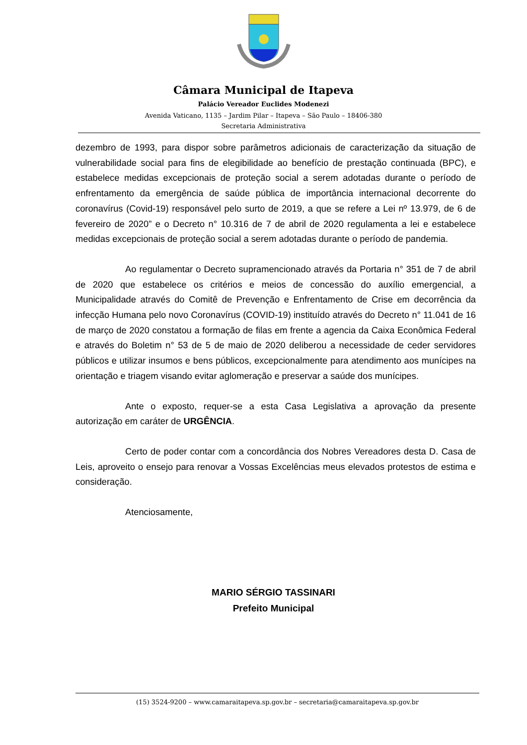Câmara Municipal de Itapeva
Palácio Vereador Euclides Modenezi
Avenida Vaticano, 1135 – Jardim Pilar – Itapeva – São Paulo – 18406-380
Secretaria Administrativa
dezembro de 1993, para dispor sobre parâmetros adicionais de caracterização da situação de vulnerabilidade social para fins de elegibilidade ao benefício de prestação continuada (BPC), e estabelece medidas excepcionais de proteção social a serem adotadas durante o período de enfrentamento da emergência de saúde pública de importância internacional decorrente do coronavírus (Covid-19) responsável pelo surto de 2019, a que se refere a Lei nº 13.979, de 6 de fevereiro de 2020” e o Decreto n° 10.316 de 7 de abril de 2020 regulamenta a lei e estabelece medidas excepcionais de proteção social a serem adotadas durante o período de pandemia.
Ao regulamentar o Decreto supramencionado através da Portaria n° 351 de 7 de abril de 2020 que estabelece os critérios e meios de concessão do auxílio emergencial, a Municipalidade através do Comitê de Prevenção e Enfrentamento de Crise em decorrência da infecção Humana pelo novo Coronavírus (COVID-19) instituído através do Decreto n° 11.041 de 16 de março de 2020 constatou a formação de filas em frente a agencia da Caixa Econômica Federal e através do Boletim n° 53 de 5 de maio de 2020 deliberou a necessidade de ceder servidores públicos e utilizar insumos e bens públicos, excepcionalmente para atendimento aos munícipes na orientação e triagem visando evitar aglomeração e preservar a saúde dos munícipes.
Ante o exposto, requer-se a esta Casa Legislativa a aprovação da presente autorização em caráter de URGÊNCIA.
Certo de poder contar com a concordância dos Nobres Vereadores desta D. Casa de Leis, aproveito o ensejo para renovar a Vossas Excelências meus elevados protestos de estima e consideração.
Atenciosamente,
MARIO SÉRGIO TASSINARI
Prefeito Municipal
(15) 3524-9200 – www.camaraitapeva.sp.gov.br – secretaria@camaraitapeva.sp.gov.br